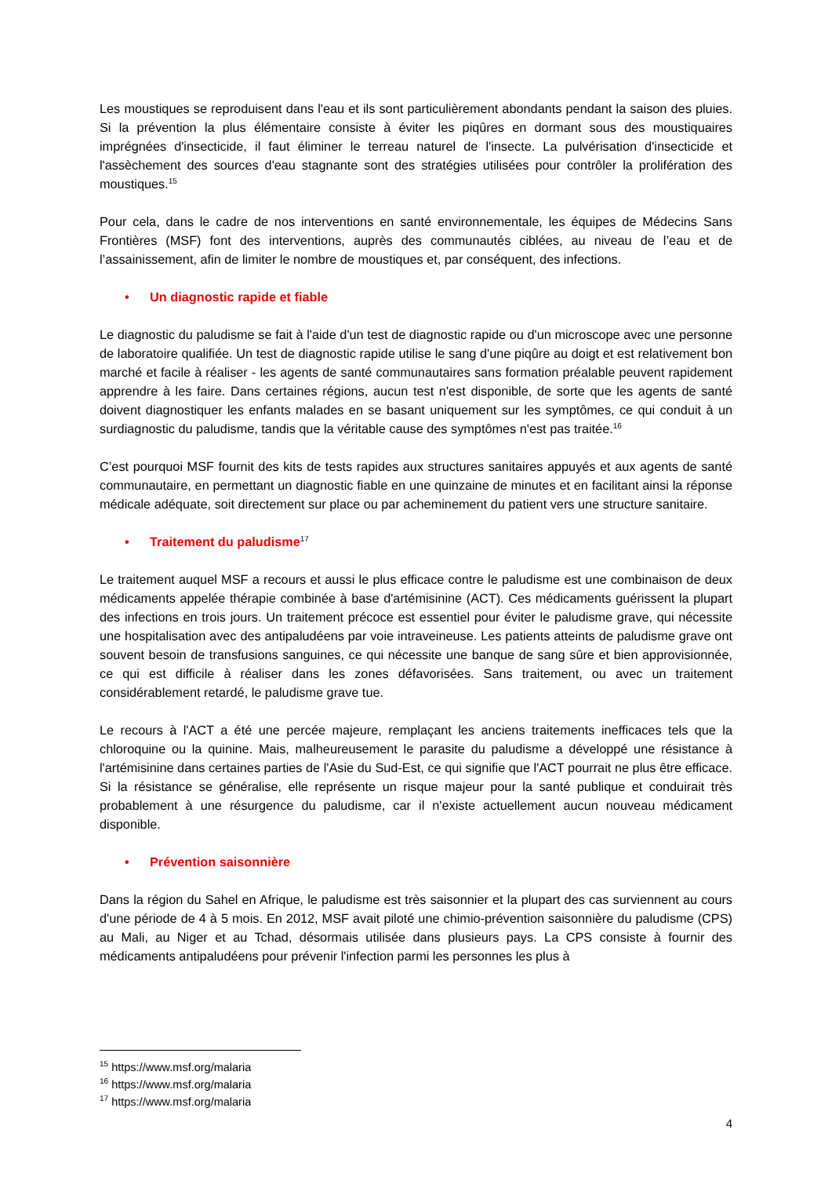Les moustiques se reproduisent dans l'eau et ils sont particulièrement abondants pendant la saison des pluies. Si la prévention la plus élémentaire consiste à éviter les piqûres en dormant sous des moustiquaires imprégnées d'insecticide, il faut éliminer le terreau naturel de l'insecte. La pulvérisation d'insecticide et l'assèchement des sources d'eau stagnante sont des stratégies utilisées pour contrôler la prolifération des moustiques.<sup>15</sup>
Pour cela, dans le cadre de nos interventions en santé environnementale, les équipes de Médecins Sans Frontières (MSF) font des interventions, auprès des communautés ciblées, au niveau de l’eau et de l’assainissement, afin de limiter le nombre de moustiques et, par conséquent, des infections.
• Un diagnostic rapide et fiable
Le diagnostic du paludisme se fait à l'aide d'un test de diagnostic rapide ou d'un microscope avec une personne de laboratoire qualifiée. Un test de diagnostic rapide utilise le sang d'une piqûre au doigt et est relativement bon marché et facile à réaliser - les agents de santé communautaires sans formation préalable peuvent rapidement apprendre à les faire. Dans certaines régions, aucun test n'est disponible, de sorte que les agents de santé doivent diagnostiquer les enfants malades en se basant uniquement sur les symptômes, ce qui conduit à un surdiagnostic du paludisme, tandis que la véritable cause des symptômes n'est pas traitée.<sup>16</sup>
C’est pourquoi MSF fournit des kits de tests rapides aux structures sanitaires appuyés et aux agents de santé communautaire, en permettant un diagnostic fiable en une quinzaine de minutes et en facilitant ainsi la réponse médicale adéquate, soit directement sur place ou par acheminement du patient vers une structure sanitaire.
• Traitement du paludisme<sup>17</sup>
Le traitement auquel MSF a recours et aussi le plus efficace contre le paludisme est une combinaison de deux médicaments appelée thérapie combinée à base d'artémisinine (ACT). Ces médicaments guérissent la plupart des infections en trois jours. Un traitement précoce est essentiel pour éviter le paludisme grave, qui nécessite une hospitalisation avec des antipaludéens par voie intraveineuse. Les patients atteints de paludisme grave ont souvent besoin de transfusions sanguines, ce qui nécessite une banque de sang sûre et bien approvisionnée, ce qui est difficile à réaliser dans les zones défavorisées. Sans traitement, ou avec un traitement considérablement retardé, le paludisme grave tue.
Le recours à l'ACT a été une percée majeure, remplaçant les anciens traitements inefficaces tels que la chloroquine ou la quinine. Mais, malheureusement le parasite du paludisme a développé une résistance à l'artémisinine dans certaines parties de l'Asie du Sud-Est, ce qui signifie que l'ACT pourrait ne plus être efficace. Si la résistance se généralise, elle représente un risque majeur pour la santé publique et conduirait très probablement à une résurgence du paludisme, car il n'existe actuellement aucun nouveau médicament disponible.
• Prévention saisonnière
Dans la région du Sahel en Afrique, le paludisme est très saisonnier et la plupart des cas surviennent au cours d'une période de 4 à 5 mois. En 2012, MSF avait piloté une chimio-prévention saisonnière du paludisme (CPS) au Mali, au Niger et au Tchad, désormais utilisée dans plusieurs pays. La CPS consiste à fournir des médicaments antipaludéens pour prévenir l'infection parmi les personnes les plus à
<sup>15</sup> https://www.msf.org/malaria
<sup>16</sup> https://www.msf.org/malaria
<sup>17</sup> https://www.msf.org/malaria
4